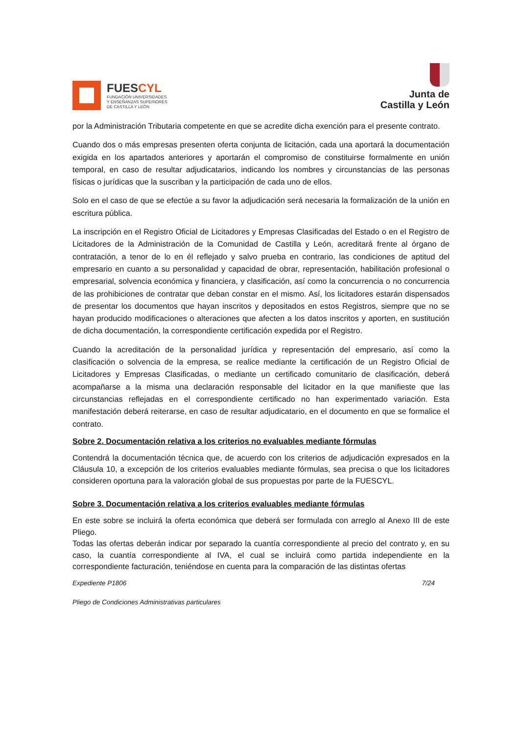FUESCYL
FUNDACIÓN UNIVERSIDADES
Y ENSEÑANZAS SUPERIORES
DE CASTILLA Y LEÓN
Junta de
Castilla y León
por la Administración Tributaria competente en que se acredite dicha exención para el presente contrato.
Cuando dos o más empresas presenten oferta conjunta de licitación, cada una aportará la documentación exigida en los apartados anteriores y aportarán el compromiso de constituirse formalmente en unión temporal, en caso de resultar adjudicatarios, indicando los nombres y circunstancias de las personas físicas o jurídicas que la suscriban y la participación de cada uno de ellos.
Solo en el caso de que se efectúe a su favor la adjudicación será necesaria la formalización de la unión en escritura pública.
La inscripción en el Registro Oficial de Licitadores y Empresas Clasificadas del Estado o en el Registro de Licitadores de la Administración de la Comunidad de Castilla y León, acreditará frente al órgano de contratación, a tenor de lo en él reflejado y salvo prueba en contrario, las condiciones de aptitud del empresario en cuanto a su personalidad y capacidad de obrar, representación, habilitación profesional o empresarial, solvencia económica y financiera, y clasificación, así como la concurrencia o no concurrencia de las prohibiciones de contratar que deban constar en el mismo. Así, los licitadores estarán dispensados de presentar los documentos que hayan inscritos y depositados en estos Registros, siempre que no se hayan producido modificaciones o alteraciones que afecten a los datos inscritos y aporten, en sustitución de dicha documentación, la correspondiente certificación expedida por el Registro.
Cuando la acreditación de la personalidad jurídica y representación del empresario, así como la clasificación o solvencia de la empresa, se realice mediante la certificación de un Registro Oficial de Licitadores y Empresas Clasificadas, o mediante un certificado comunitario de clasificación, deberá acompañarse a la misma una declaración responsable del licitador en la que manifieste que las circunstancias reflejadas en el correspondiente certificado no han experimentado variación. Esta manifestación deberá reiterarse, en caso de resultar adjudicatario, en el documento en que se formalice el contrato.
Sobre 2. Documentación relativa a los criterios no evaluables mediante fórmulas
Contendrá la documentación técnica que, de acuerdo con los criterios de adjudicación expresados en la Cláusula 10, a excepción de los criterios evaluables mediante fórmulas, sea precisa o que los licitadores consideren oportuna para la valoración global de sus propuestas por parte de la FUESCYL.
Sobre 3. Documentación relativa a los criterios evaluables mediante fórmulas
En este sobre se incluirá la oferta económica que deberá ser formulada con arreglo al Anexo III de este Pliego.
Todas las ofertas deberán indicar por separado la cuantía correspondiente al precio del contrato y, en su caso, la cuantía correspondiente al IVA, el cual se incluirá como partida independiente en la correspondiente facturación, teniéndose en cuenta para la comparación de las distintas ofertas
Expediente P1806 7/24
Pliego de Condiciones Administrativas particulares